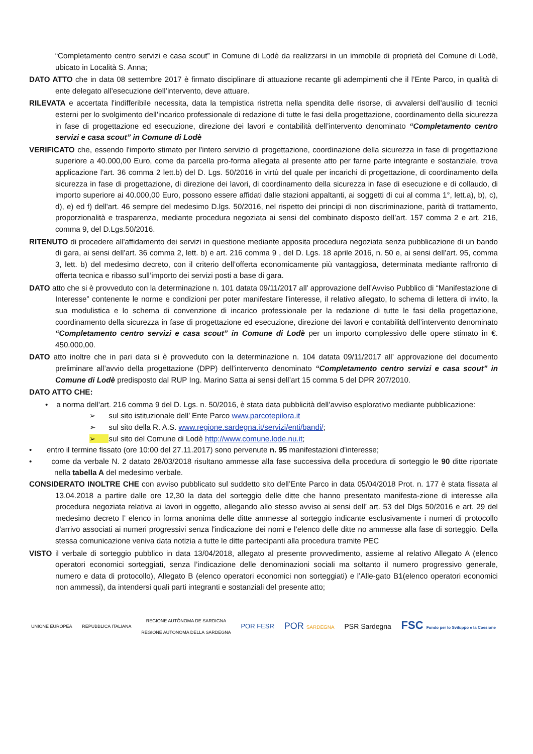“Completamento centro servizi e casa scout” in Comune di Lodè da realizzarsi in un immobile di proprietà del Comune di Lodè, ubicato in Località S. Anna;
DATO ATTO che in data 08 settembre 2017 è firmato disciplinare di attuazione recante gli adempimenti che il l’Ente Parco, in qualità di ente delegato all’esecuzione dell’intervento, deve attuare.
RILEVATA e accertata l'indifferibile necessita, data la tempistica ristretta nella spendita delle risorse, di avvalersi dell'ausilio di tecnici esterni per lo svolgimento dell’incarico professionale di redazione di tutte le fasi della progettazione, coordinamento della sicurezza in fase di progettazione ed esecuzione, direzione dei lavori e contabilità dell’intervento denominato “Completamento centro servizi e casa scout” in Comune di Lodè
VERIFICATO che, essendo l'importo stimato per l'intero servizio di progettazione, coordinazione della sicurezza in fase di progettazione superiore a 40.000,00 Euro, come da parcella pro-forma allegata al presente atto per farne parte integrante e sostanziale, trova applicazione l'art. 36 comma 2 lett.b) del D. Lgs. 50/2016 in virtù del quale per incarichi di progettazione, di coordinamento della sicurezza in fase di progettazione, di direzione dei lavori, di coordinamento della sicurezza in fase di esecuzione e di collaudo, di importo superiore ai 40.000,00 Euro, possono essere affidati dalle stazioni appaltanti, ai soggetti di cui al comma 1°, lett.a), b), c), d), e) ed f) dell'art. 46 sempre del medesimo D.lgs. 50/2016, nel rispetto dei principi di non discriminazione, parità di trattamento, proporzionalità e trasparenza, mediante procedura negoziata ai sensi del combinato disposto dell’art. 157 comma 2 e art. 216, comma 9, del D.Lgs.50/2016.
RITENUTO di procedere all'affidamento dei servizi in questione mediante apposita procedura negoziata senza pubblicazione di un bando di gara, ai sensi dell’art. 36 comma 2, lett. b) e art. 216 comma 9 , del D. Lgs. 18 aprile 2016, n. 50 e, ai sensi dell’art. 95, comma 3, lett. b) del medesimo decreto, con il criterio dell’offerta economicamente più vantaggiosa, determinata mediante raffronto di offerta tecnica e ribasso sull’importo dei servizi posti a base di gara.
DATO atto che si è provveduto con la determinazione n. 101 datata 09/11/2017 all’ approvazione dell’Avviso Pubblico di “Manifestazione di Interesse” contenente le norme e condizioni per poter manifestare l'interesse, il relativo allegato, lo schema di lettera di invito, la sua modulistica e lo schema di convenzione di incarico professionale per la redazione di tutte le fasi della progettazione, coordinamento della sicurezza in fase di progettazione ed esecuzione, direzione dei lavori e contabilità dell’intervento denominato “Completamento centro servizi e casa scout” in Comune di Lodè per un importo complessivo delle opere stimato in €. 450.000,00.
DATO atto inoltre che in pari data si è provveduto con la determinazione n. 104 datata 09/11/2017 all’ approvazione del documento preliminare all’avvio della progettazione (DPP) dell’intervento denominato “Completamento centro servizi e casa scout” in Comune di Lodè predisposto dal RUP Ing. Marino Satta ai sensi dell’art 15 comma 5 del DPR 207/2010.
DATO ATTO CHE:
• a norma dell’art. 216 comma 9 del D. Lgs. n. 50/2016, è stata data pubblicità dell’avviso esplorativo mediante pubblicazione:
➢ sul sito istituzionale dell’ Ente Parco www.parcotepilora.it
➢ sul sito della R. A.S. www.regione.sardegna.it/servizi/enti/bandi/;
➢ sul sito del Comune di Lodè http://www.comune.lode.nu.it;
• entro il termine fissato (ore 10:00 del 27.11.2017) sono pervenute n. 95 manifestazioni d'interesse;
• come da verbale N. 2 datato 28/03/2018 risultano ammesse alla fase successiva della procedura di sorteggio le 90 ditte riportate nella tabella A del medesimo verbale.
CONSIDERATO INOLTRE CHE con avviso pubblicato sul suddetto sito dell’Ente Parco in data 05/04/2018 Prot. n. 177 è stata fissata al 13.04.2018 a partire dalle ore 12,30 la data del sorteggio delle ditte che hanno presentato manifesta-zione di interesse alla procedura negoziata relativa ai lavori in oggetto, allegando allo stesso avviso ai sensi dell’ art. 53 del Dlgs 50/2016 e art. 29 del medesimo decreto l’ elenco in forma anonima delle ditte ammesse al sorteggio indicante esclusivamente i numeri di protocollo d'arrivo associati ai numeri progressivi senza l'indicazione dei nomi e l’elenco delle ditte no ammesse alla fase di sorteggio. Della stessa comunicazione veniva data notizia a tutte le ditte partecipanti alla procedura tramite PEC
VISTO il verbale di sorteggio pubblico in data 13/04/2018, allegato al presente provvedimento, assieme al relativo Allegato A (elenco operatori economici sorteggiati, senza l’indicazione delle denominazioni sociali ma soltanto il numero progressivo generale, numero e data di protocollo), Allegato B (elenco operatori economici non sorteggiati) e l’Alle-gato B1(elenco operatori economici non ammessi), da intendersi quali parti integranti e sostanziali del presente atto;
UNIONE EUROPEA REPUBBLICA ITALIANA
REGIONE AUTÒNOMA DE SARDIGNA
REGIONE AUTONOMA DELLA SARDEGNA
POR FESR
POR SARDEGNA
PSR Sardegna
FSC Fondo per lo Sviluppo e la Coesione